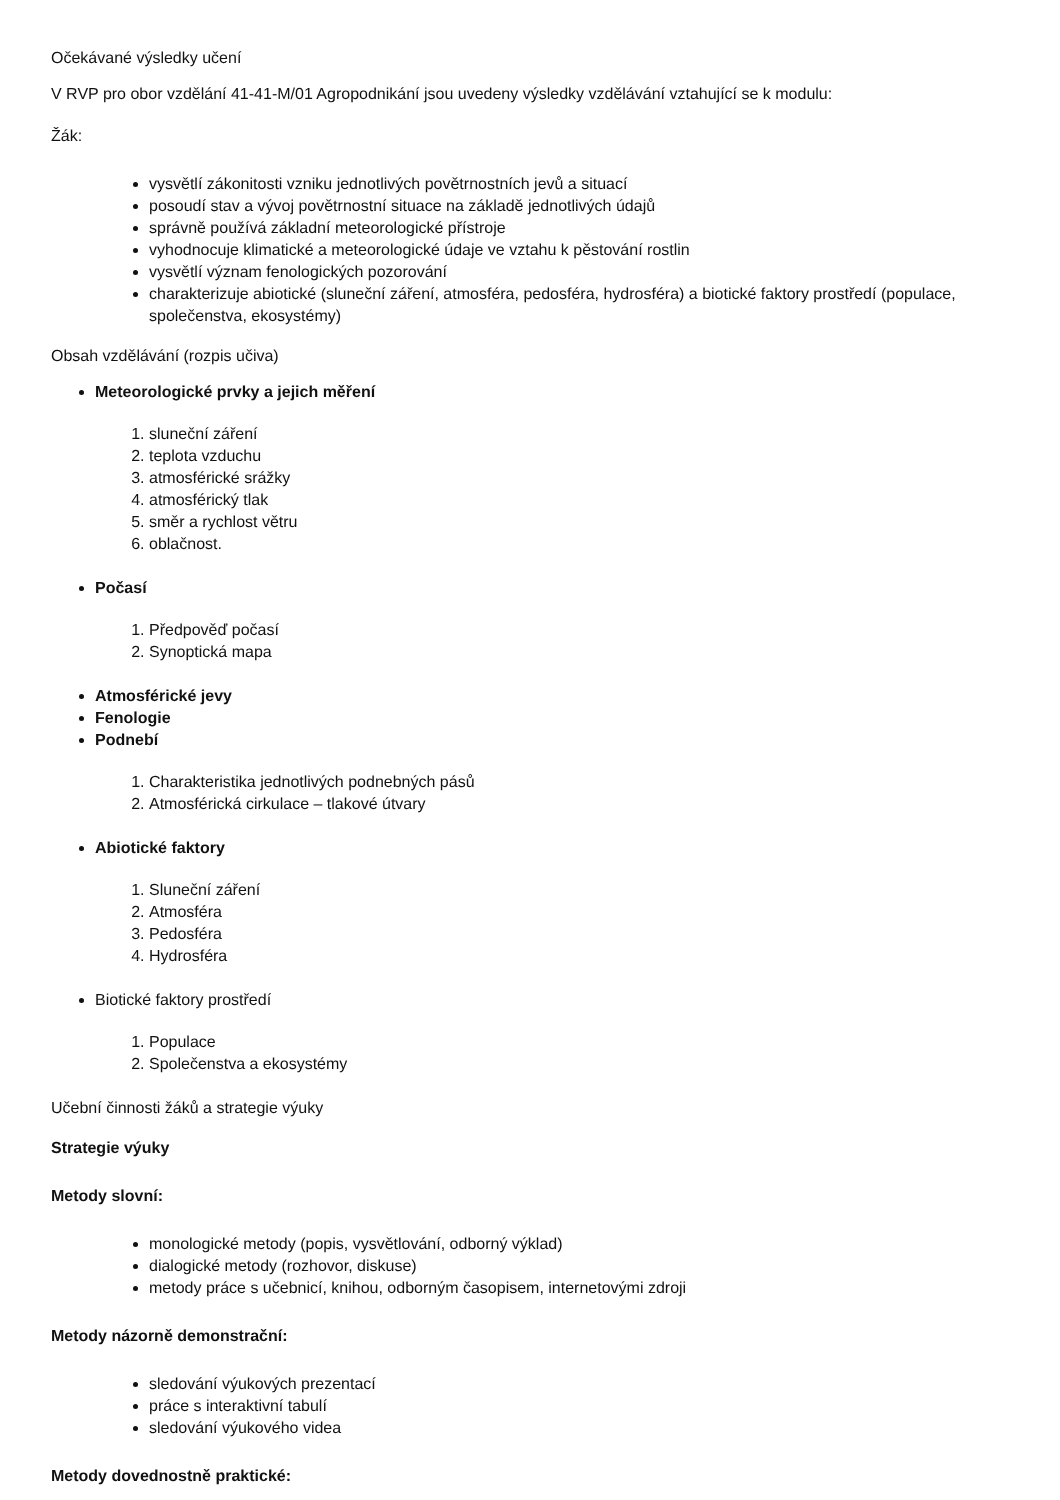Očekávané výsledky učení
V RVP pro obor vzdělání 41-41-M/01 Agropodnikání jsou uvedeny výsledky vzdělávání vztahující se k modulu:
Žák:
vysvětlí zákonitosti vzniku jednotlivých povětrnostních jevů a situací
posoudí stav a vývoj povětrnostní situace na základě jednotlivých údajů
správně používá základní meteorologické přístroje
vyhodnocuje klimatické a meteorologické údaje ve vztahu k pěstování rostlin
vysvětlí význam fenologických pozorování
charakterizuje abiotické (sluneční záření, atmosféra, pedosféra, hydrosféra) a biotické faktory prostředí (populace, společenstva, ekosystémy)
Obsah vzdělávání (rozpis učiva)
Meteorologické prvky a jejich měření
1. sluneční záření
2. teplota vzduchu
3. atmosférické srážky
4. atmosférický tlak
5. směr a rychlost větru
6. oblačnost.
Počasí
1. Předpověď počasí
2. Synoptická mapa
Atmosférické jevy
Fenologie
Podnebí
1. Charakteristika jednotlivých podnebných pásů
2. Atmosférická cirkulace – tlakové útvary
Abiotické faktory
1. Sluneční záření
2. Atmosféra
3. Pedosféra
4. Hydrosféra
Biotické faktory prostředí
1. Populace
2. Společenstva a ekosystémy
Učební činnosti žáků a strategie výuky
Strategie výuky
Metody slovní:
monologické metody (popis, vysvětlování, odborný výklad)
dialogické metody (rozhovor, diskuse)
metody práce s učebnicí, knihou, odborným časopisem, internetovými zdroji
Metody názorně demonstrační:
sledování výukových prezentací
práce s interaktivní tabulí
sledování výukového videa
Metody dovednostně praktické: